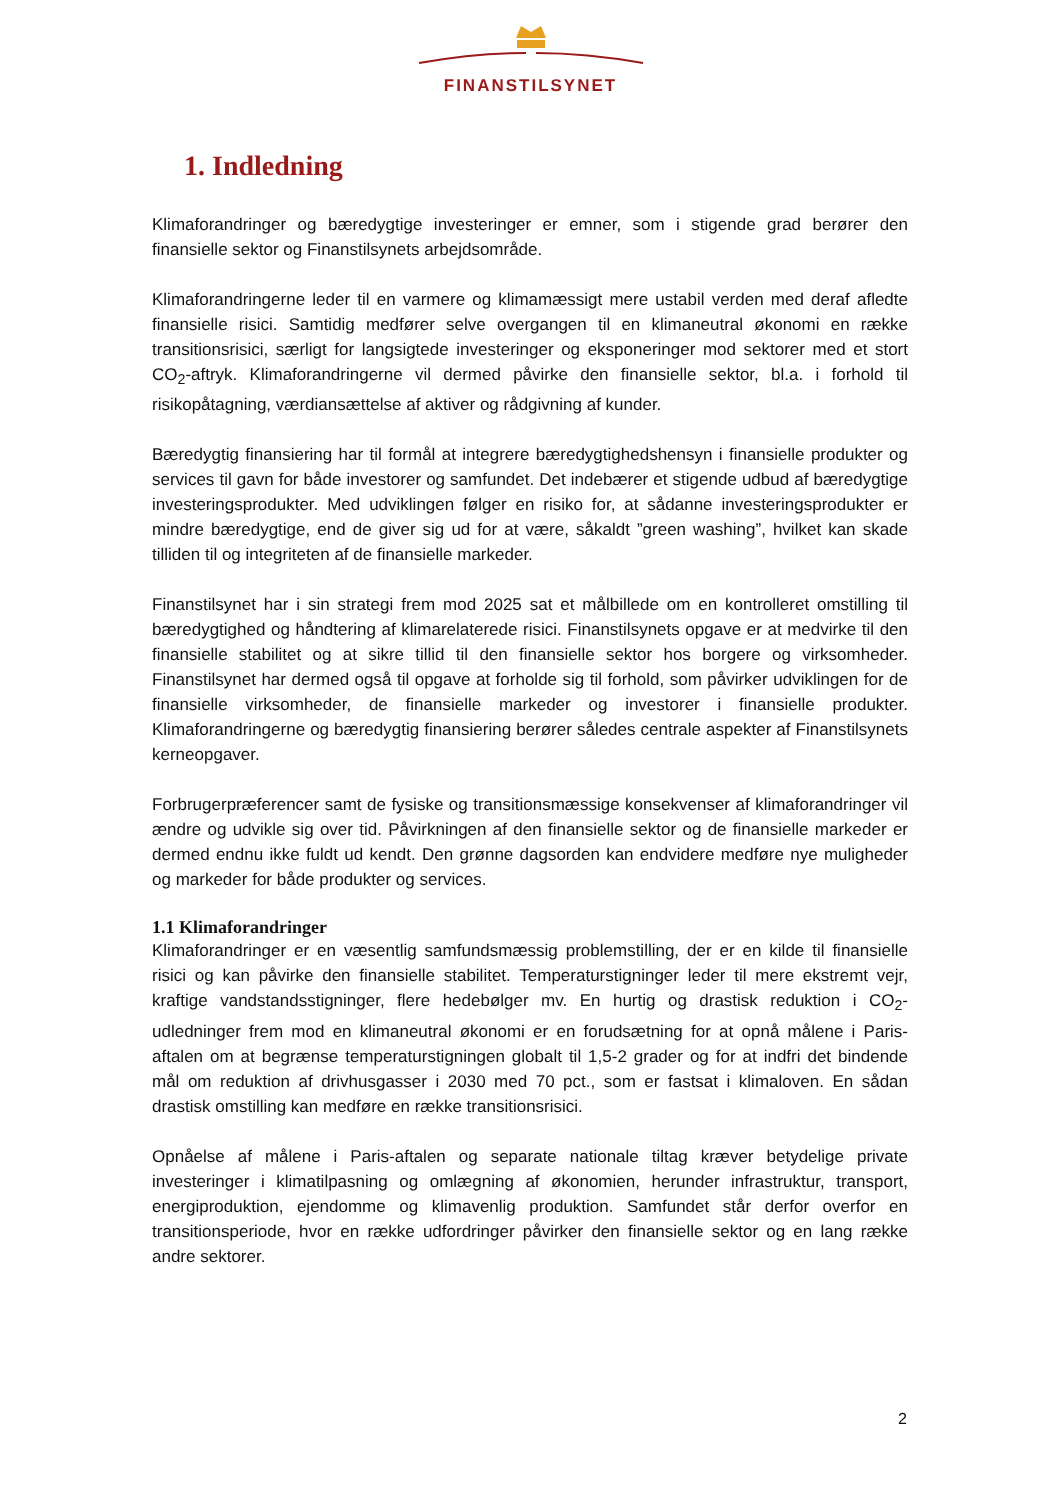FINANSTILSYNET
1. Indledning
Klimaforandringer og bæredygtige investeringer er emner, som i stigende grad berører den finansielle sektor og Finanstilsynets arbejdsområde.
Klimaforandringerne leder til en varmere og klimamæssigt mere ustabil verden med deraf afledte finansielle risici. Samtidig medfører selve overgangen til en klimaneutral økonomi en række transitionsrisici, særligt for langsigtede investeringer og eksponeringer mod sektorer med et stort CO<sub>2</sub>-aftryk. Klimaforandringerne vil dermed påvirke den finansielle sektor, bl.a. i forhold til risikopåtagning, værdiansættelse af aktiver og rådgivning af kunder.
Bæredygtig finansiering har til formål at integrere bæredygtighedshensyn i finansielle produkter og services til gavn for både investorer og samfundet. Det indebærer et stigende udbud af bæredygtige investeringsprodukter. Med udviklingen følger en risiko for, at sådanne investeringsprodukter er mindre bæredygtige, end de giver sig ud for at være, såkaldt ”green washing”, hvilket kan skade tilliden til og integriteten af de finansielle markeder.
Finanstilsynet har i sin strategi frem mod 2025 sat et målbillede om en kontrolleret omstilling til bæredygtighed og håndtering af klimarelaterede risici. Finanstilsynets opgave er at medvirke til den finansielle stabilitet og at sikre tillid til den finansielle sektor hos borgere og virksomheder. Finanstilsynet har dermed også til opgave at forholde sig til forhold, som påvirker udviklingen for de finansielle virksomheder, de finansielle markeder og investorer i finansielle produkter. Klimaforandringerne og bæredygtig finansiering berører således centrale aspekter af Finanstilsynets kerneopgaver.
Forbrugerpræferencer samt de fysiske og transitionsmæssige konsekvenser af klimaforandringer vil ændre og udvikle sig over tid. Påvirkningen af den finansielle sektor og de finansielle markeder er dermed endnu ikke fuldt ud kendt. Den grønne dagsorden kan endvidere medføre nye muligheder og markeder for både produkter og services.
1.1 Klimaforandringer
Klimaforandringer er en væsentlig samfundsmæssig problemstilling, der er en kilde til finansielle risici og kan påvirke den finansielle stabilitet. Temperaturstigninger leder til mere ekstremt vejr, kraftige vandstandsstigninger, flere hedebølger mv. En hurtig og drastisk reduktion i CO<sub>2</sub>-udledninger frem mod en klimaneutral økonomi er en forudsætning for at opnå målene i Paris-aftalen om at begrænse temperaturstigningen globalt til 1,5-2 grader og for at indfri det bindende mål om reduktion af drivhusgasser i 2030 med 70 pct., som er fastsat i klimaloven. En sådan drastisk omstilling kan medføre en række transitionsrisici.
Opnåelse af målene i Paris-aftalen og separate nationale tiltag kræver betydelige private investeringer i klimatilpasning og omlægning af økonomien, herunder infrastruktur, transport, energiproduktion, ejendomme og klimavenlig produktion. Samfundet står derfor overfor en transitionsperiode, hvor en række udfordringer påvirker den finansielle sektor og en lang række andre sektorer.
2